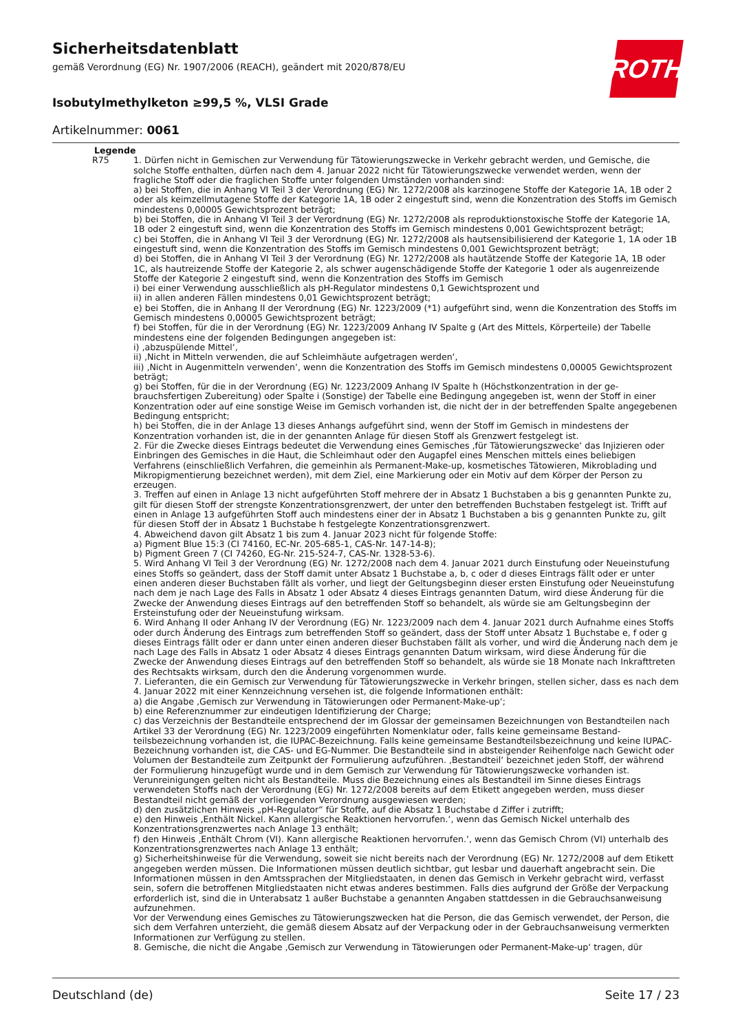ROTH
Sicherheitsdatenblatt
gemäß Verordnung (EG) Nr. 1907/2006 (REACH), geändert mit 2020/878/EU
Isobutylmethylketon ≥99,5 %, VLSI Grade
Artikelnummer: 0061
Legende
R75 1. Dürfen nicht in Gemischen zur Verwendung für Tätowierungszwecke in Verkehr gebracht werden, und Gemische, die solche Stoffe enthalten, dürfen nach dem 4. Januar 2022 nicht für Tätowierungszwecke verwendet werden, wenn der fragliche Stoff oder die fraglichen Stoffe unter folgenden Umständen vorhanden sind:
a) bei Stoffen, die in Anhang VI Teil 3 der Verordnung (EG) Nr. 1272/2008 als karzinogene Stoffe der Kategorie 1A, 1B oder 2 oder als keimzellmutagene Stoffe der Kategorie 1A, 1B oder 2 eingestuft sind, wenn die Konzentration des Stoffs im Gemisch mindestens 0,00005 Gewichtsprozent beträgt;
b) bei Stoffen, die in Anhang VI Teil 3 der Verordnung (EG) Nr. 1272/2008 als reproduktionstoxische Stoffe der Katego­rie 1A, 1B oder 2 eingestuft sind, wenn die Konzentration des Stoffs im Gemisch mindestens 0,001 Gewichtsprozent beträgt;
c) bei Stoffen, die in Anhang VI Teil 3 der Verordnung (EG) Nr. 1272/2008 als hautsensibilisierend der Kategorie 1, 1A oder 1B eingestuft sind, wenn die Konzentration des Stoffs im Gemisch mindestens 0,001 Gewichtsprozent beträgt;
d) bei Stoffen, die in Anhang VI Teil 3 der Verordnung (EG) Nr. 1272/2008 als hautätzende Stoffe der Kategorie 1A, 1B oder 1C, als hautreizende Stoffe der Kategorie 2, als schwer augenschädigende Stoffe der Kategorie 1 oder als augen­reizende Stoffe der Kategorie 2 eingestuft sind, wenn die Konzentration des Stoffs im Gemisch
i) bei einer Verwendung ausschließlich als pH-Regulator mindestens 0,1 Gewichtsprozent und
ii) in allen anderen Fällen mindestens 0,01 Gewichtsprozent beträgt;
e) bei Stoffen, die in Anhang II der Verordnung (EG) Nr. 1223/2009 (*1) aufgeführt sind, wenn die Konzentration des Stoffs im Gemisch mindestens 0,00005 Gewichtsprozent beträgt;
f) bei Stoffen, für die in der Verordnung (EG) Nr. 1223/2009 Anhang IV Spalte g (Art des Mittels, Körperteile) der Tabel­le mindestens eine der folgenden Bedingungen angegeben ist:
i) ‚abzuspülende Mittel‘,
ii) ‚Nicht in Mitteln verwenden, die auf Schleimhäute aufgetragen werden‘,
iii) ‚Nicht in Augenmitteln verwenden‘, wenn die Konzentration des Stoffs im Gemisch mindestens 0,00005 Ge­wichtsprozent beträgt;
g) bei Stoffen, für die in der Verordnung (EG) Nr. 1223/2009 Anhang IV Spalte h (Höchstkonzentration in der ge­brauchsfertigen Zubereitung) oder Spalte i (Sonstige) der Tabelle eine Bedingung angegeben ist, wenn der Stoff in ei­ner Konzentration oder auf eine sonstige Weise im Gemisch vorhanden ist, die nicht der in der betreffenden Spalte an­gegebenen Bedingung entspricht;
h) bei Stoffen, die in der Anlage 13 dieses Anhangs aufgeführt sind, wenn der Stoff im Gemisch in mindestens der Konzentration vorhanden ist, die in der genannten Anlage für diesen Stoff als Grenzwert festgelegt ist.
2. Für die Zwecke dieses Eintrags bedeutet die Verwendung eines Gemisches ‚für Tätowierungszwecke‘ das Injizieren oder Einbringen des Gemisches in die Haut, die Schleimhaut oder den Augapfel eines Menschen mittels eines beliebi­gen Verfahrens (einschließlich Verfahren, die gemeinhin als Permanent-Make-up, kosmetisches Tätowieren, Mikrobla­ding und Mikropigmentierung bezeichnet werden), mit dem Ziel, eine Markierung oder ein Motiv auf dem Körper der Person zu erzeugen.
3. Treffen auf einen in Anlage 13 nicht aufgeführten Stoff mehrere der in Absatz 1 Buchstaben a bis g genannten Punkte zu, gilt für diesen Stoff der strengste Konzentrationsgrenzwert, der unter den betreffenden Buchstaben fest­gelegt ist. Trifft auf einen in Anlage 13 aufgeführten Stoff auch mindestens einer der in Absatz 1 Buchstaben a bis g genannten Punkte zu, gilt für diesen Stoff der in Absatz 1 Buchstabe h festgelegte Konzentrationsgrenzwert.
4. Abweichend davon gilt Absatz 1 bis zum 4. Januar 2023 nicht für folgende Stoffe:
a) Pigment Blue 15:3 (CI 74160, EC-Nr. 205-685-1, CAS-Nr. 147-14-8);
b) Pigment Green 7 (CI 74260, EG-Nr. 215-524-7, CAS-Nr. 1328-53-6).
5. Wird Anhang VI Teil 3 der Verordnung (EG) Nr. 1272/2008 nach dem 4. Januar 2021 durch Einstufung oder Neuein­stufung eines Stoffs so geändert, dass der Stoff damit unter Absatz 1 Buchstabe a, b, c oder d dieses Eintrags fällt oder er unter einen anderen dieser Buchstaben fällt als vorher, und liegt der Geltungsbeginn dieser ersten Einstufung oder Neueinstufung nach dem je nach Lage des Falls in Absatz 1 oder Absatz 4 dieses Eintrags genannten Datum, wird die­se Änderung für die Zwecke der Anwendung dieses Eintrags auf den betreffenden Stoff so behandelt, als würde sie am Geltungsbeginn der Ersteinstufung oder der Neueinstufung wirksam.
6. Wird Anhang II oder Anhang IV der Verordnung (EG) Nr. 1223/2009 nach dem 4. Januar 2021 durch Aufnahme ei­nes Stoffs oder durch Änderung des Eintrags zum betreffenden Stoff so geändert, dass der Stoff unter Absatz 1 Buch­stabe e, f oder g dieses Eintrags fällt oder er dann unter einen anderen dieser Buchstaben fällt als vorher, und wird die Änderung nach dem je nach Lage des Falls in Absatz 1 oder Absatz 4 dieses Eintrags genannten Datum wirksam, wird diese Änderung für die Zwecke der Anwendung dieses Eintrags auf den betreffenden Stoff so behandelt, als wür­de sie 18 Monate nach Inkrafttreten des Rechtsakts wirksam, durch den die Änderung vorgenommen wurde.
7. Lieferanten, die ein Gemisch zur Verwendung für Tätowierungszwecke in Verkehr bringen, stellen sicher, dass es nach dem 4. Januar 2022 mit einer Kennzeichnung versehen ist, die folgende Informationen enthält:
a) die Angabe ‚Gemisch zur Verwendung in Tätowierungen oder Permanent-Make-up‘;
b) eine Referenznummer zur eindeutigen Identifizierung der Charge;
c) das Verzeichnis der Bestandteile entsprechend der im Glossar der gemeinsamen Bezeichnungen von Bestandteilen nach Artikel 33 der Verordnung (EG) Nr. 1223/2009 eingeführten Nomenklatur oder, falls keine gemeinsame Bestand­teilsbezeichnung vorhanden ist, die IUPAC-Bezeichnung. Falls keine gemeinsame Bestandteilsbezeichnung und keine IUPAC-Bezeichnung vorhanden ist, die CAS- und EG-Nummer. Die Bestandteile sind in absteigender Reihenfolge nach Gewicht oder Volumen der Bestandteile zum Zeitpunkt der Formulierung aufzuführen. ‚Bestandteil‘ bezeichnet jeden Stoff, der während der Formulierung hinzugefügt wurde und in dem Gemisch zur Verwendung für Tätowierungs­zwecke vorhanden ist. Verunreinigungen gelten nicht als Bestandteile. Muss die Bezeichnung eines als Bestandteil im Sinne dieses Eintrags verwendeten Stoffs nach der Verordnung (EG) Nr. 1272/2008 bereits auf dem Etikett angegeben werden, muss dieser Bestandteil nicht gemäß der vorliegenden Verordnung ausgewiesen werden;
d) den zusätzlichen Hinweis „pH-Regulator“ für Stoffe, auf die Absatz 1 Buchstabe d Ziffer i zutrifft;
e) den Hinweis ‚Enthält Nickel. Kann allergische Reaktionen hervorrufen.‘, wenn das Gemisch Nickel unterhalb des Konzentrationsgrenzwertes nach Anlage 13 enthält;
f) den Hinweis ‚Enthält Chrom (VI). Kann allergische Reaktionen hervorrufen.‘, wenn das Gemisch Chrom (VI) unter­halb des Konzentrationsgrenzwertes nach Anlage 13 enthält;
g) Sicherheitshinweise für die Verwendung, soweit sie nicht bereits nach der Verordnung (EG) Nr. 1272/2008 auf dem Etikett angegeben werden müssen. Die Informationen müssen deutlich sichtbar, gut lesbar und dauerhaft ange­bracht sein. Die Informationen müssen in den Amtssprachen der Mitgliedstaaten, in denen das Gemisch in Verkehr gebracht wird, verfasst sein, sofern die betroffenen Mitgliedstaaten nicht etwas anderes bestimmen. Falls dies auf­grund der Größe der Verpackung erforderlich ist, sind die in Unterabsatz 1 außer Buchstabe a genannten Angaben stattdessen in die Gebrauchsanweisung aufzunehmen.
Vor der Verwendung eines Gemisches zu Tätowierungszwecken hat die Person, die das Gemisch verwendet, der Per­son, die sich dem Verfahren unterzieht, die gemäß diesem Absatz auf der Verpackung oder in der Gebrauchsanwei­sung vermerkten Informationen zur Verfügung zu stellen.
8. Gemische, die nicht die Angabe ‚Gemisch zur Verwendung in Tätowierungen oder Permanent-Make-up‘ tragen, dür­
Deutschland (de) Seite 17 / 23